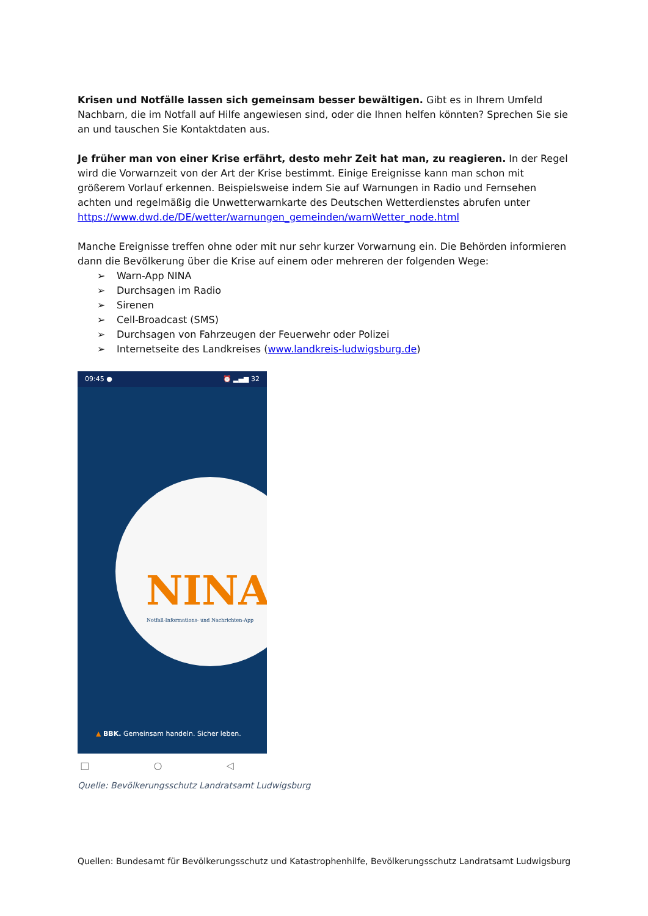Krisen und Notfälle lassen sich gemeinsam besser bewältigen. Gibt es in Ihrem Umfeld Nachbarn, die im Notfall auf Hilfe angewiesen sind, oder die Ihnen helfen könnten? Sprechen Sie sie an und tauschen Sie Kontaktdaten aus.
Je früher man von einer Krise erfährt, desto mehr Zeit hat man, zu reagieren. In der Regel wird die Vorwarnzeit von der Art der Krise bestimmt. Einige Ereignisse kann man schon mit größerem Vorlauf erkennen. Beispielsweise indem Sie auf Warnungen in Radio und Fernsehen achten und regelmäßig die Unwetterwarnkarte des Deutschen Wetterdienstes abrufen unter https://www.dwd.de/DE/wetter/warnungen_gemeinden/warnWetter_node.html
Manche Ereignisse treffen ohne oder mit nur sehr kurzer Vorwarnung ein. Die Behörden informieren dann die Bevölkerung über die Krise auf einem oder mehreren der folgenden Wege:
➢ Warn-App NINA
➢ Durchsagen im Radio
➢ Sirenen
➢ Cell-Broadcast (SMS)
➢ Durchsagen von Fahrzeugen der Feuerwehr oder Polizei
➢ Internetseite des Landkreises (www.landkreis-ludwigsburg.de)
09:45 ● ⏰ ▂▄▆ 32
NINA
Notfall-Informations- und Nachrichten-App
▲ BBK. Gemeinsam handeln. Sicher leben.
□ ○ ◁
Quelle: Bevölkerungsschutz Landratsamt Ludwigsburg
Quellen: Bundesamt für Bevölkerungsschutz und Katastrophenhilfe, Bevölkerungsschutz Landratsamt Ludwigsburg